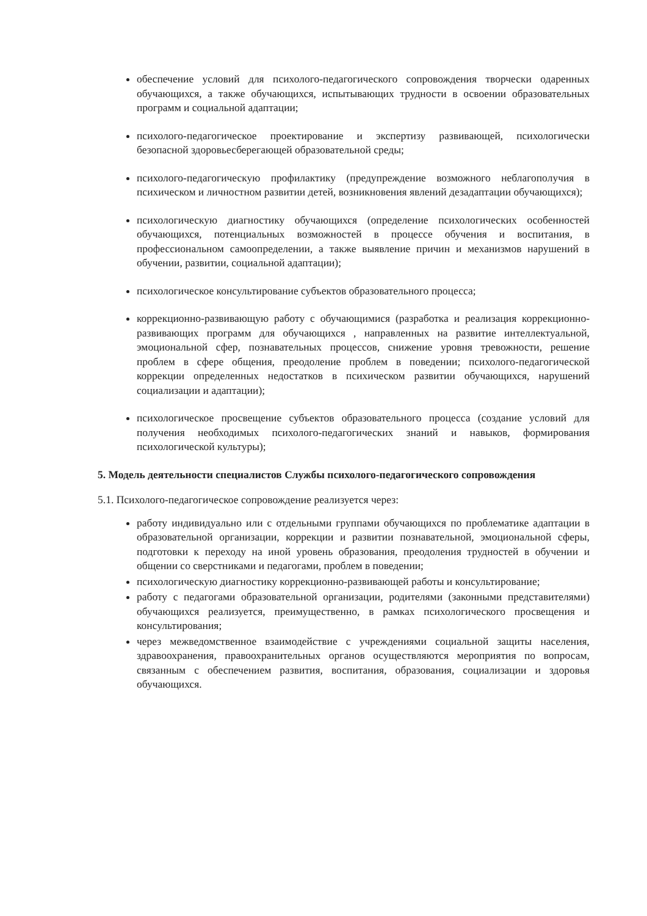обеспечение условий для психолого-педагогического сопровождения творчески одаренных обучающихся, а также обучающихся, испытывающих трудности в освоении образовательных программ и социальной адаптации;
психолого-педагогическое проектирование и экспертизу развивающей, психологически безопасной здоровьесберегающей образовательной среды;
психолого-педагогическую профилактику (предупреждение возможного неблагополучия в психическом и личностном развитии детей, возникновения явлений дезадаптации обучающихся);
психологическую диагностику обучающихся (определение психологических особенностей обучающихся, потенциальных возможностей в процессе обучения и воспитания, в профессиональном самоопределении, а также выявление причин и механизмов нарушений в обучении, развитии, социальной адаптации);
психологическое консультирование субъектов образовательного процесса;
коррекционно-развивающую работу с обучающимися (разработка и реализация коррекционно-развивающих программ для обучающихся , направленных на развитие интеллектуальной, эмоциональной сфер, познавательных процессов, снижение уровня тревожности, решение проблем в сфере общения, преодоление проблем в поведении; психолого-педагогической коррекции определенных недостатков в психическом развитии обучающихся, нарушений социализации и адаптации);
психологическое просвещение субъектов образовательного процесса (создание условий для получения необходимых психолого-педагогических знаний и навыков, формирования психологической культуры);
5. Модель деятельности специалистов Службы психолого-педагогического сопровождения
5.1. Психолого-педагогическое сопровождение реализуется через:
работу индивидуально или с отдельными группами обучающихся по проблематике адаптации в образовательной организации, коррекции и развитии познавательной, эмоциональной сферы, подготовки к переходу на иной уровень образования, преодоления трудностей в обучении и общении со сверстниками и педагогами, проблем в поведении;
психологическую диагностику коррекционно-развивающей работы и консультирование;
работу с педагогами образовательной организации, родителями (законными представителями) обучающихся реализуется, преимущественно, в рамках психологического просвещения и консультирования;
через межведомственное взаимодействие с учреждениями социальной защиты населения, здравоохранения, правоохранительных органов осуществляются мероприятия по вопросам, связанным с обеспечением развития, воспитания, образования, социализации и здоровья обучающихся.